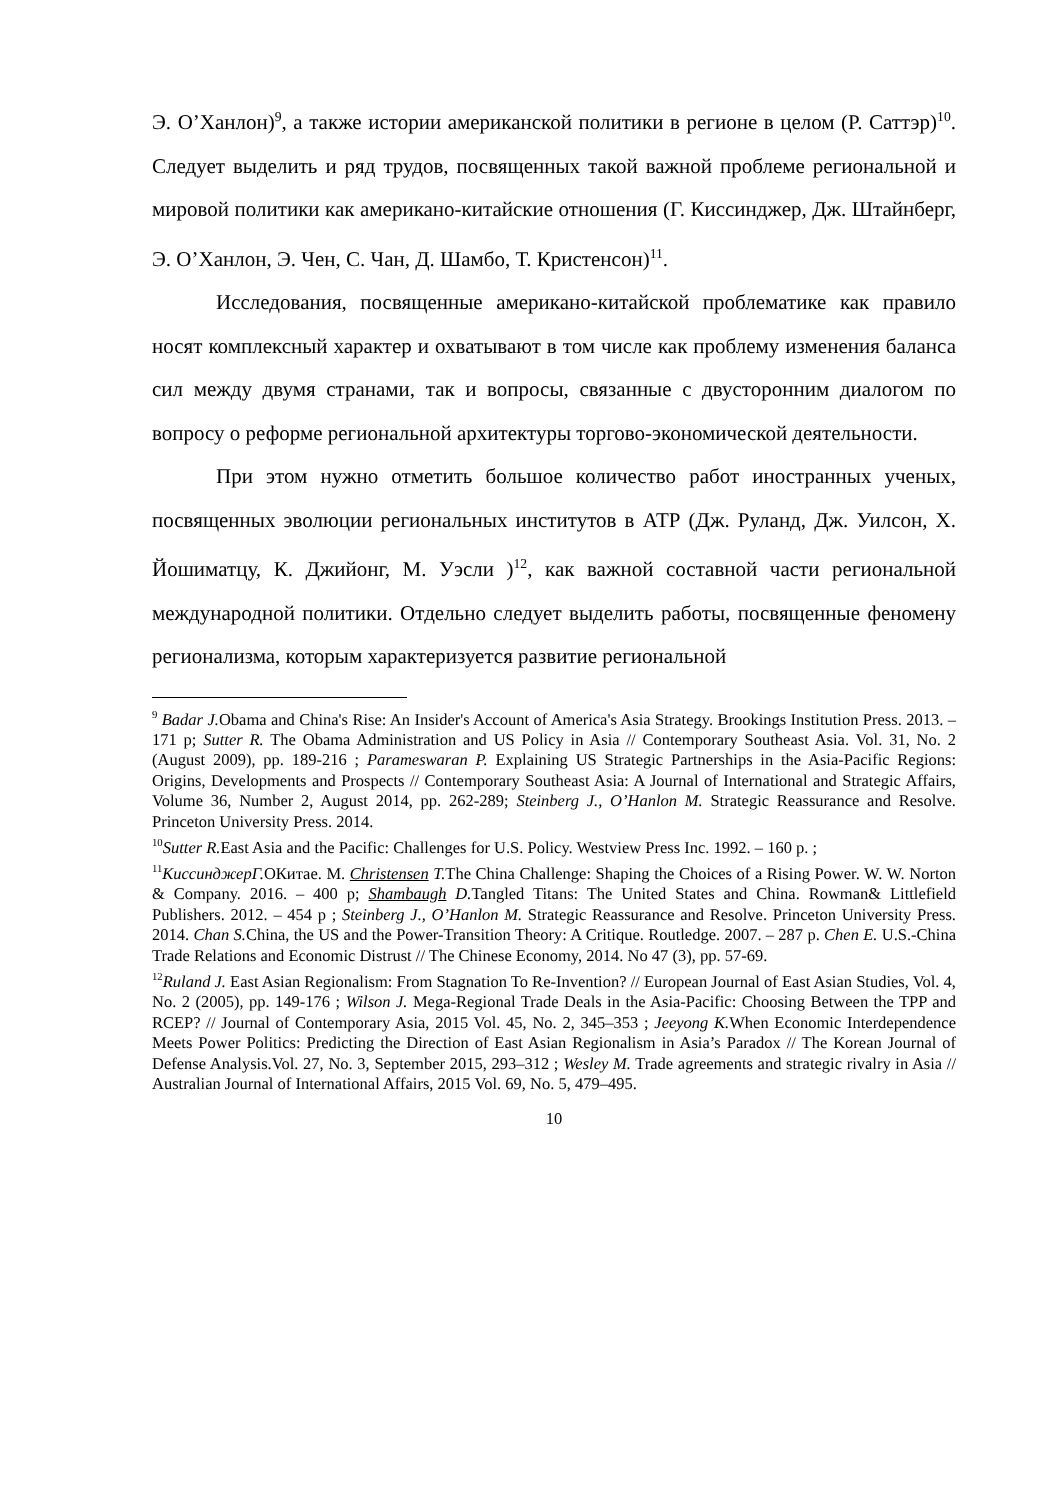Э. О’Ханлон)<sup>9</sup>, а также истории американской политики в регионе в целом (Р. Саттэр)<sup>10</sup>. Следует выделить и ряд трудов, посвященных такой важной проблеме региональной и мировой политики как американо-китайские отношения (Г. Киссинджер, Дж. Штайнберг, Э. О’Ханлон, Э. Чен, С. Чан, Д. Шамбо, Т. Кристенсон)<sup>11</sup>.
Исследования, посвященные американо-китайской проблематике как правило носят комплексный характер и охватывают в том числе как проблему изменения баланса сил между двумя странами, так и вопросы, связанные с двусторонним диалогом по вопросу о реформе региональной архитектуры торгово-экономической деятельности.
При этом нужно отметить большое количество работ иностранных ученых, посвященных эволюции региональных институтов в АТР (Дж. Руланд, Дж. Уилсон, Х. Йошиматцу, К. Джийонг, М. Уэсли )<sup>12</sup>, как важной составной части региональной международной политики. Отдельно следует выделить работы, посвященные феномену регионализма, которым характеризуется развитие региональной
<sup>9</sup> Badar J. Obama and China's Rise: An Insider's Account of America's Asia Strategy. Brookings Institution Press. 2013. – 171 p; Sutter R. The Obama Administration and US Policy in Asia // Contemporary Southeast Asia. Vol. 31, No. 2 (August 2009), pp. 189-216 ; Parameswaran P. Explaining US Strategic Partnerships in the Asia-Pacific Regions: Origins, Developments and Prospects // Contemporary Southeast Asia: A Journal of International and Strategic Affairs, Volume 36, Number 2, August 2014, pp. 262-289; Steinberg J., O’Hanlon M. Strategic Reassurance and Resolve. Princeton University Press. 2014.
<sup>10</sup> Sutter R. East Asia and the Pacific: Challenges for U.S. Policy. Westview Press Inc. 1992. – 160 p. ;
<sup>11</sup> КиссинджерГ. ОКитае. М. Christensen T. The China Challenge: Shaping the Choices of a Rising Power. W. W. Norton & Company. 2016. – 400 p; Shambaugh D. Tangled Titans: The United States and China. Rowman& Littlefield Publishers. 2012. – 454 p ; Steinberg J., O’Hanlon M. Strategic Reassurance and Resolve. Princeton University Press. 2014. Chan S. China, the US and the Power-Transition Theory: A Critique. Routledge. 2007. – 287 p. Chen E. U.S.-China Trade Relations and Economic Distrust // The Chinese Economy, 2014. No 47 (3), pp. 57-69.
<sup>12</sup> Ruland J. East Asian Regionalism: From Stagnation To Re-Invention? // European Journal of East Asian Studies, Vol. 4, No. 2 (2005), pp. 149-176 ; Wilson J. Mega-Regional Trade Deals in the Asia-Pacific: Choosing Between the TPP and RCEP? // Journal of Contemporary Asia, 2015 Vol. 45, No. 2, 345–353 ; Jeeyong K. When Economic Interdependence Meets Power Politics: Predicting the Direction of East Asian Regionalism in Asia’s Paradox // The Korean Journal of Defense Analysis.Vol. 27, No. 3, September 2015, 293–312 ; Wesley M. Trade agreements and strategic rivalry in Asia // Australian Journal of International Affairs, 2015 Vol. 69, No. 5, 479–495.
10